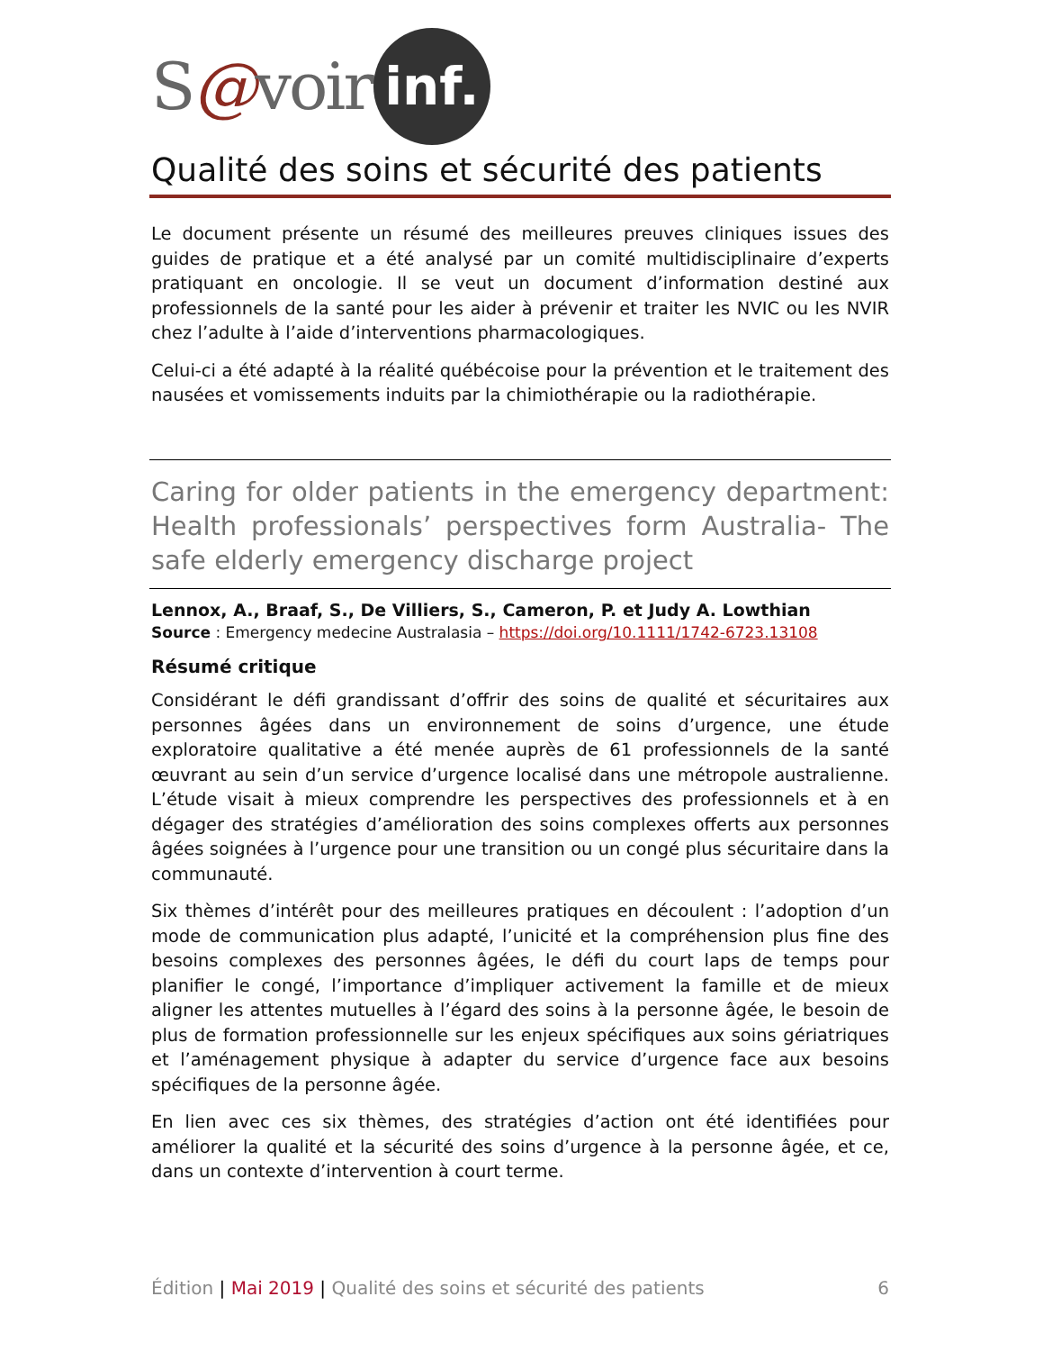S@voir inf.
Qualité des soins et sécurité des patients
Le document présente un résumé des meilleures preuves cliniques issues des guides de pratique et a été analysé par un comité multidisciplinaire d’experts pratiquant en oncologie. Il se veut un document d’information destiné aux professionnels de la santé pour les aider à prévenir et traiter les NVIC ou les NVIR chez l’adulte à l’aide d’interventions pharmacologiques.
Celui-ci a été adapté à la réalité québécoise pour la prévention et le traitement des nausées et vomissements induits par la chimiothérapie ou la radiothérapie.
Caring for older patients in the emergency department: Health professionals’ perspectives form Australia- The safe elderly emergency discharge project
Lennox, A., Braaf, S., De Villiers, S., Cameron, P. et Judy A. Lowthian
Source : Emergency medecine Australasia – https://doi.org/10.1111/1742-6723.13108
Résumé critique
Considérant le défi grandissant d’offrir des soins de qualité et sécuritaires aux personnes âgées dans un environnement de soins d’urgence, une étude exploratoire qualitative a été menée auprès de 61 professionnels de la santé œuvrant au sein d’un service d’urgence localisé dans une métropole australienne. L’étude visait à mieux comprendre les perspectives des professionnels et à en dégager des stratégies d’amélioration des soins complexes offerts aux personnes âgées soignées à l’urgence pour une transition ou un congé plus sécuritaire dans la communauté.
Six thèmes d’intérêt pour des meilleures pratiques en découlent : l’adoption d’un mode de communication plus adapté, l’unicité et la compréhension plus fine des besoins complexes des personnes âgées, le défi du court laps de temps pour planifier le congé, l’importance d’impliquer activement la famille et de mieux aligner les attentes mutuelles à l’égard des soins à la personne âgée, le besoin de plus de formation professionnelle sur les enjeux spécifiques aux soins gériatriques et l’aménagement physique à adapter du service d’urgence face aux besoins spécifiques de la personne âgée.
En lien avec ces six thèmes, des stratégies d’action ont été identifiées pour améliorer la qualité et la sécurité des soins d’urgence à la personne âgée, et ce, dans un contexte d’intervention à court terme.
Édition | Mai 2019 | Qualité des soins et sécurité des patients 6